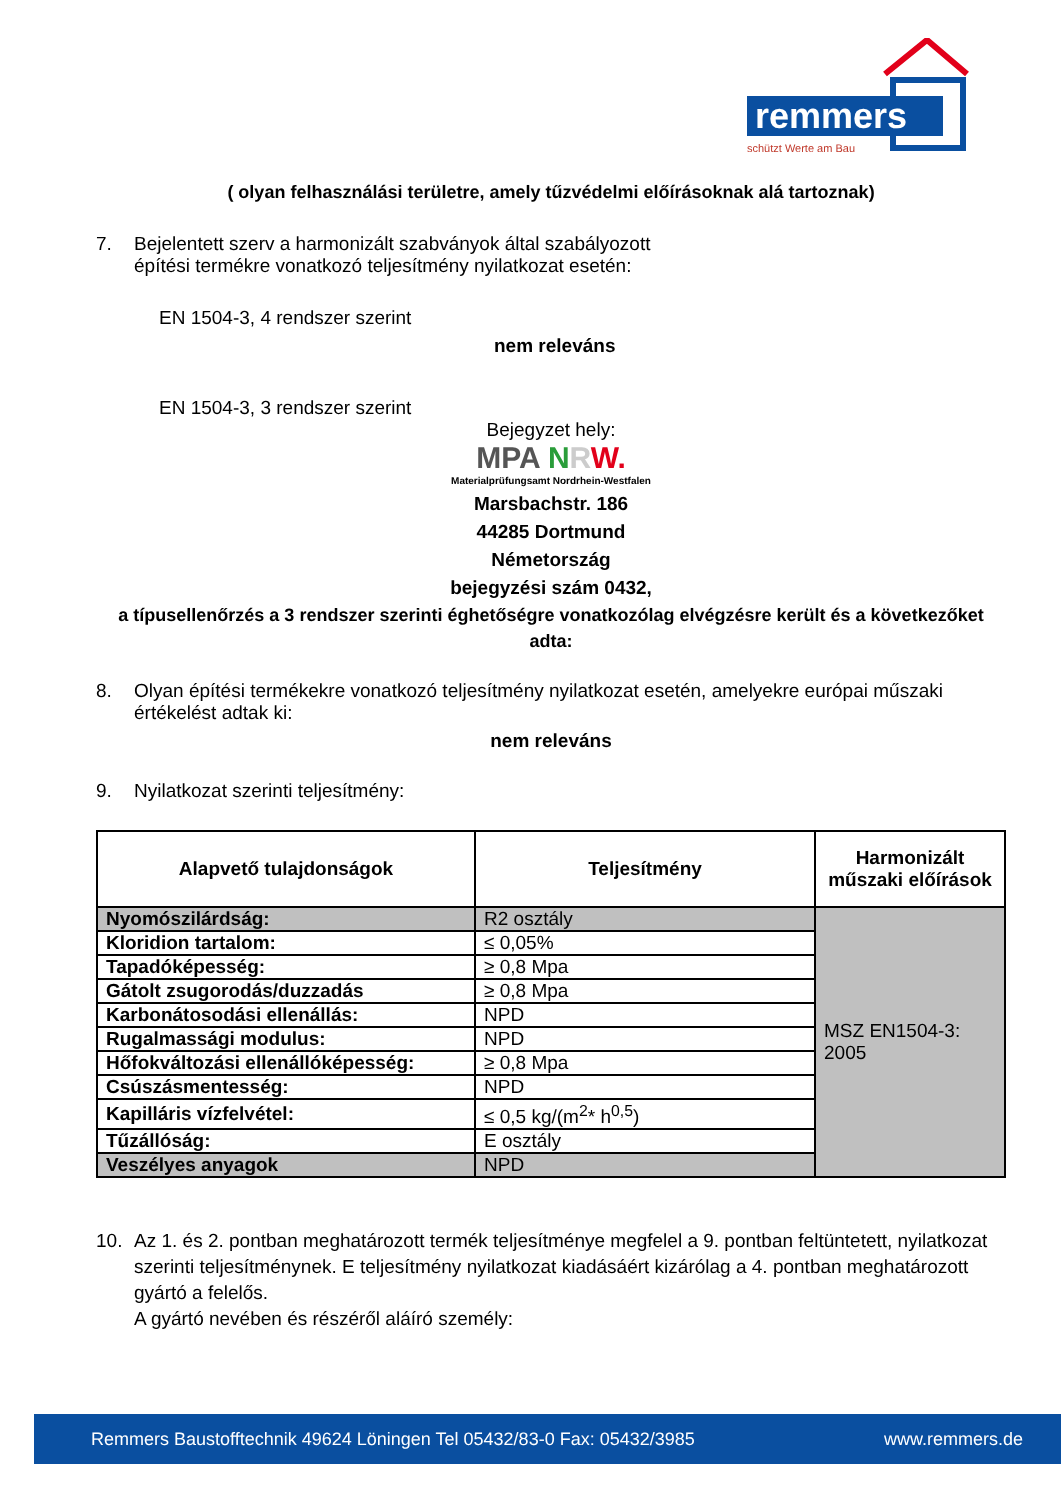remmers
schützt Werte am Bau
( olyan felhasználási területre, amely tűzvédelmi előírásoknak alá tartoznak)
7. Bejelentett szerv a harmonizált szabványok által szabályozott
építési termékre vonatkozó teljesítmény nyilatkozat esetén:
EN 1504-3, 4 rendszer szerint
nem releváns
EN 1504-3, 3 rendszer szerint
Bejegyzet hely:
MPA NRW.
Materialprüfungsamt Nordrhein-Westfalen
Marsbachstr. 186
44285 Dortmund
Németország
bejegyzési szám 0432,
a típusellenőrzés a 3 rendszer szerinti éghetőségre vonatkozólag elvégzésre került és a következőket adta:
8. Olyan építési termékekre vonatkozó teljesítmény nyilatkozat esetén, amelyekre európai műszaki értékelést adtak ki:
nem releváns
9. Nyilatkozat szerinti teljesítmény:
| Alapvető tulajdonságok | Teljesítmény | Harmonizált műszaki előírások |
| --- | --- | --- |
| Nyomószilárdság: | R2 osztály | MSZ EN1504-3: 2005 |
| Kloridion tartalom: | ≤ 0,05% | |
| Tapadóképesség: | ≥ 0,8 Mpa | |
| Gátolt zsugorodás/duzzadás | ≥ 0,8 Mpa | |
| Karbonátosodási ellenállás: | NPD | |
| Rugalmassági modulus: | NPD | |
| Hőfokváltozási ellenállóképesség: | ≥ 0,8 Mpa | |
| Csúszásmentesség: | NPD | |
| Kapilláris vízfelvétel: | ≤ 0,5 kg/(m<sup>2</sup>* h<sup>0,5</sup>) | |
| Tűzállóság: | E osztály | |
| Veszélyes anyagok | NPD | |
10. Az 1. és 2. pontban meghatározott termék teljesítménye megfelel a 9. pontban feltüntetett, nyilatkozat szerinti teljesítménynek. E teljesítmény nyilatkozat kiadásáért kizárólag a 4. pontban meghatározott gyártó a felelős.
A gyártó nevében és részéről aláíró személy:
Remmers Baustofftechnik 49624 Löningen Tel 05432/83-0 Fax: 05432/3985 www.remmers.de